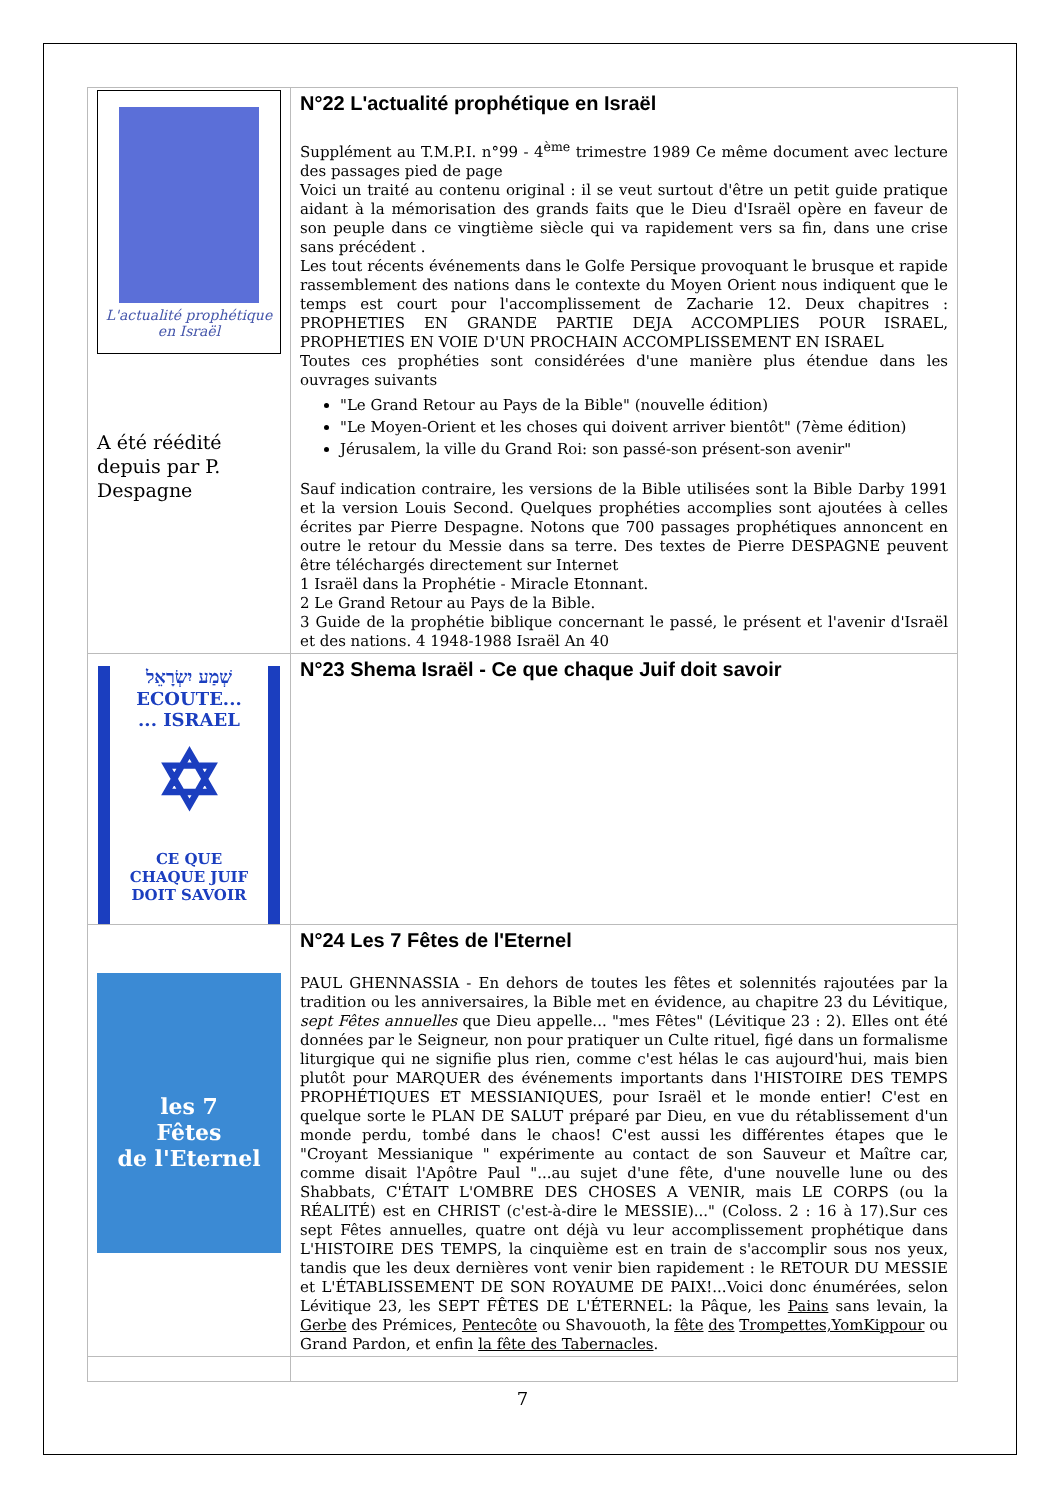| L'actualité prophétique en Israël A été réédité depuis par P. Despagne | N°22 L'actualité prophétique en Israël Supplément au T.M.P.I. n°99 - 4<sup>ème</sup> trimestre 1989 Ce même document avec lecture des passages pied de page Voici un traité au contenu original : il se veut surtout d'être un petit guide pratique aidant à la mémorisation des grands faits que le Dieu d'Israël opère en faveur de son peuple dans ce vingtième siècle qui va rapidement vers sa fin, dans une crise sans précédent . Les tout récents événements dans le Golfe Persique provoquant le brusque et rapide rassemblement des nations dans le contexte du Moyen Orient nous indiquent que le temps est court pour l'accomplissement de Zacharie 12. Deux chapitres : PROPHETIES EN GRANDE PARTIE DEJA ACCOMPLIES POUR ISRAEL, PROPHETIES EN VOIE D'UN PROCHAIN ACCOMPLISSEMENT EN ISRAEL Toutes ces prophéties sont considérées d'une manière plus étendue dans les ouvrages suivants "Le Grand Retour au Pays de la Bible" (nouvelle édition) "Le Moyen-Orient et les choses qui doivent arriver bientôt" (7ème édition) Jérusalem, la ville du Grand Roi: son passé-son présent-son avenir" Sauf indication contraire, les versions de la Bible utilisées sont la Bible Darby 1991 et la version Louis Second. Quelques prophéties accomplies sont ajoutées à celles écrites par Pierre Despagne. Notons que 700 passages prophétiques annoncent en outre le retour du Messie dans sa terre. Des textes de Pierre DESPAGNE peuvent être téléchargés directement sur Internet 1 Israël dans la Prophétie - Miracle Etonnant. 2 Le Grand Retour au Pays de la Bible. 3 Guide de la prophétie biblique concernant le passé, le présent et l'avenir d'Israël et des nations. 4 1948-1988 Israël An 40 |
| שְׁמַע יִשְׂרָאֵל ECOUTE... ... ISRAEL ✡ CE QUE CHAQUE JUIF DOIT SAVOIR | N°23 Shema Israël - Ce que chaque Juif doit savoir |
| les 7 Fêtes de l'Eternel | N°24 Les 7 Fêtes de l'Eternel PAUL GHENNASSIA - En dehors de toutes les fêtes et solennités rajoutées par la tradition ou les anniversaires, la Bible met en évidence, au chapitre 23 du Lévitique, sept Fêtes annuelles que Dieu appelle... "mes Fêtes" (Lévitique 23 : 2). Elles ont été données par le Seigneur, non pour pratiquer un Culte rituel, figé dans un formalisme liturgique qui ne signifie plus rien, comme c'est hélas le cas aujourd'hui, mais bien plutôt pour MARQUER des événements importants dans l'HISTOIRE DES TEMPS PROPHÉTIQUES ET MESSIANIQUES, pour Israël et le monde entier! C'est en quelque sorte le PLAN DE SALUT préparé par Dieu, en vue du rétablissement d'un monde perdu, tombé dans le chaos! C'est aussi les différentes étapes que le "Croyant Messianique " expérimente au contact de son Sauveur et Maître car, comme disait l'Apôtre Paul "...au sujet d'une fête, d'une nouvelle lune ou des Shabbats, C'ÉTAIT L'OMBRE DES CHOSES A VENIR, mais LE CORPS (ou la RÉALITÉ) est en CHRIST (c'est-à-dire le MESSIE)..." (Coloss. 2 : 16 à 17).Sur ces sept Fêtes annuelles, quatre ont déjà vu leur accomplissement prophétique dans L'HISTOIRE DES TEMPS, la cinquième est en train de s'accomplir sous nos yeux, tandis que les deux dernières vont venir bien rapidement : le RETOUR DU MESSIE et L'ÉTABLISSEMENT DE SON ROYAUME DE PAIX!...Voici donc énumérées, selon Lévitique 23, les SEPT FÊTES DE L'ÉTERNEL: la Pâque, les Pains sans levain, la Gerbe des Prémices, Pentecôte ou Shavouoth, la fête des Trompettes,YomKippour ou Grand Pardon, et enfin la fête des Tabernacles . |
7